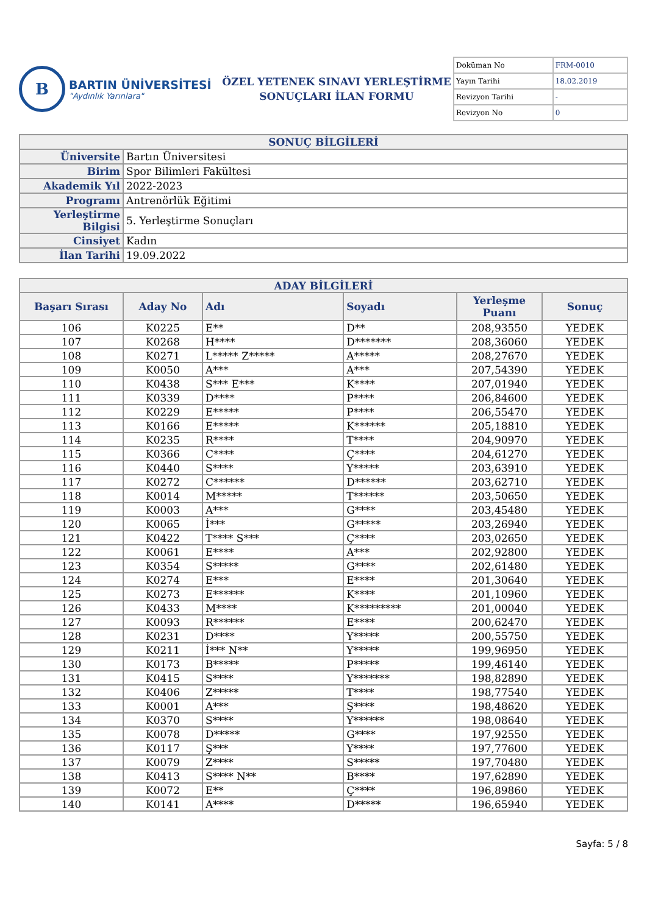B
BARTIN ÜNİVERSİTESİ
"Aydınlık Yarınlara"
ÖZEL YETENEK SINAVI YERLEŞTİRME
SONUÇLARI İLAN FORMU
| Doküman No | FRM-0010 |
| Yayın Tarihi | 18.02.2019 |
| Revizyon Tarihi | - |
| Revizyon No | 0 |
| SONUÇ BİLGİLERİ | |
| Üniversite | Bartın Üniversitesi |
| Birim | Spor Bilimleri Fakültesi |
| Akademik Yıl | 2022-2023 |
| Programı | Antrenörlük Eğitimi |
| Yerleştirme Bilgisi | 5. Yerleştirme Sonuçları |
| Cinsiyet | Kadın |
| İlan Tarihi | 19.09.2022 |
| ADAY BİLGİLERİ | | | | | |
| Başarı Sırası | Aday No | Adı | Soyadı | Yerleşme Puanı | Sonuç |
| 106 | K0225 | E** | D** | 208,93550 | YEDEK |
| 107 | K0268 | H**** | D******* | 208,36060 | YEDEK |
| 108 | K0271 | L***** Z***** | A***** | 208,27670 | YEDEK |
| 109 | K0050 | A*** | A*** | 207,54390 | YEDEK |
| 110 | K0438 | S*** E*** | K**** | 207,01940 | YEDEK |
| 111 | K0339 | D**** | P**** | 206,84600 | YEDEK |
| 112 | K0229 | E***** | P**** | 206,55470 | YEDEK |
| 113 | K0166 | E***** | K****** | 205,18810 | YEDEK |
| 114 | K0235 | R**** | T**** | 204,90970 | YEDEK |
| 115 | K0366 | C**** | Ç**** | 204,61270 | YEDEK |
| 116 | K0440 | S**** | Y***** | 203,63910 | YEDEK |
| 117 | K0272 | C****** | D****** | 203,62710 | YEDEK |
| 118 | K0014 | M***** | T****** | 203,50650 | YEDEK |
| 119 | K0003 | A*** | G**** | 203,45480 | YEDEK |
| 120 | K0065 | İ*** | G***** | 203,26940 | YEDEK |
| 121 | K0422 | T**** S*** | Ç**** | 203,02650 | YEDEK |
| 122 | K0061 | E**** | A*** | 202,92800 | YEDEK |
| 123 | K0354 | S***** | G**** | 202,61480 | YEDEK |
| 124 | K0274 | E*** | E**** | 201,30640 | YEDEK |
| 125 | K0273 | E****** | K**** | 201,10960 | YEDEK |
| 126 | K0433 | M**** | K********* | 201,00040 | YEDEK |
| 127 | K0093 | R****** | E**** | 200,62470 | YEDEK |
| 128 | K0231 | D**** | Y***** | 200,55750 | YEDEK |
| 129 | K0211 | İ*** N** | Y***** | 199,96950 | YEDEK |
| 130 | K0173 | B***** | P***** | 199,46140 | YEDEK |
| 131 | K0415 | S**** | Y******* | 198,82890 | YEDEK |
| 132 | K0406 | Z***** | T**** | 198,77540 | YEDEK |
| 133 | K0001 | A*** | Ş**** | 198,48620 | YEDEK |
| 134 | K0370 | S**** | Y****** | 198,08640 | YEDEK |
| 135 | K0078 | D***** | G**** | 197,92550 | YEDEK |
| 136 | K0117 | Ş*** | Y**** | 197,77600 | YEDEK |
| 137 | K0079 | Z**** | S***** | 197,70480 | YEDEK |
| 138 | K0413 | S**** N** | B**** | 197,62890 | YEDEK |
| 139 | K0072 | E** | Ç**** | 196,89860 | YEDEK |
| 140 | K0141 | A**** | D***** | 196,65940 | YEDEK |
Sayfa: 5 / 8